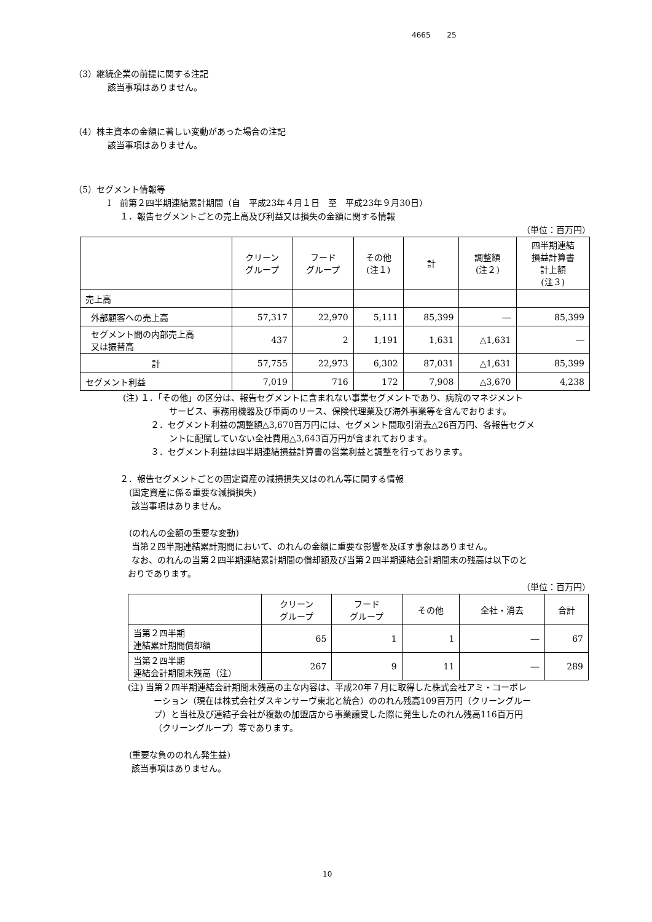4665 25
（3）継続企業の前提に関する注記
該当事項はありません。
（4）株主資本の金額に著しい変動があった場合の注記
該当事項はありません。
（5）セグメント情報等
Ⅰ　前第２四半期連結累計期間（自　平成23年４月１日　至　平成23年９月30日）
１．報告セグメントごとの売上高及び利益又は損失の金額に関する情報
（単位：百万円）
| | クリーン グループ | フード グループ | その他 (注１) | 計 | 調整額 (注２) | 四半期連結 損益計算書 計上額 (注３) |
| --- | --- | --- | --- | --- | --- | --- |
| 売上高 | | | | | | |
| 外部顧客への売上高 | 57,317 | 22,970 | 5,111 | 85,399 | ― | 85,399 |
| セグメント間の内部売上高 又は振替高 | 437 | 2 | 1,191 | 1,631 | △1,631 | ― |
| 計 | 57,755 | 22,973 | 6,302 | 87,031 | △1,631 | 85,399 |
| セグメント利益 | 7,019 | 716 | 172 | 7,908 | △3,670 | 4,238 |
(注) １．「その他」の区分は、報告セグメントに含まれない事業セグメントであり、病院のマネジメント
サービス、事務用機器及び車両のリース、保険代理業及び海外事業等を含んでおります。
２．セグメント利益の調整額△3,670百万円には、セグメント間取引消去△26百万円、各報告セグメ
ントに配賦していない全社費用△3,643百万円が含まれております。
３．セグメント利益は四半期連結損益計算書の営業利益と調整を行っております。
２．報告セグメントごとの固定資産の減損損失又はのれん等に関する情報
(固定資産に係る重要な減損損失)
該当事項はありません。
(のれんの金額の重要な変動)
当第２四半期連結累計期間において、のれんの金額に重要な影響を及ぼす事象はありません。
なお、のれんの当第２四半期連結累計期間の償却額及び当第２四半期連結会計期間末の残高は以下のと
おりであります。
（単位：百万円）
| | クリーン グループ | フード グループ | その他 | 全社・消去 | 合計 |
| --- | --- | --- | --- | --- | --- |
| 当第２四半期 連結累計期間償却額 | 65 | 1 | 1 | ― | 67 |
| 当第２四半期 連結会計期間末残高（注） | 267 | 9 | 11 | ― | 289 |
(注) 当第２四半期連結会計期間末残高の主な内容は、平成20年７月に取得した株式会社アミ・コーポレ
ーション（現在は株式会社ダスキンサーヴ東北と統合）ののれん残高109百万円（クリーングルー
プ）と当社及び連結子会社が複数の加盟店から事業譲受した際に発生したのれん残高116百万円
（クリーングループ）等であります。
(重要な負ののれん発生益)
該当事項はありません。
10